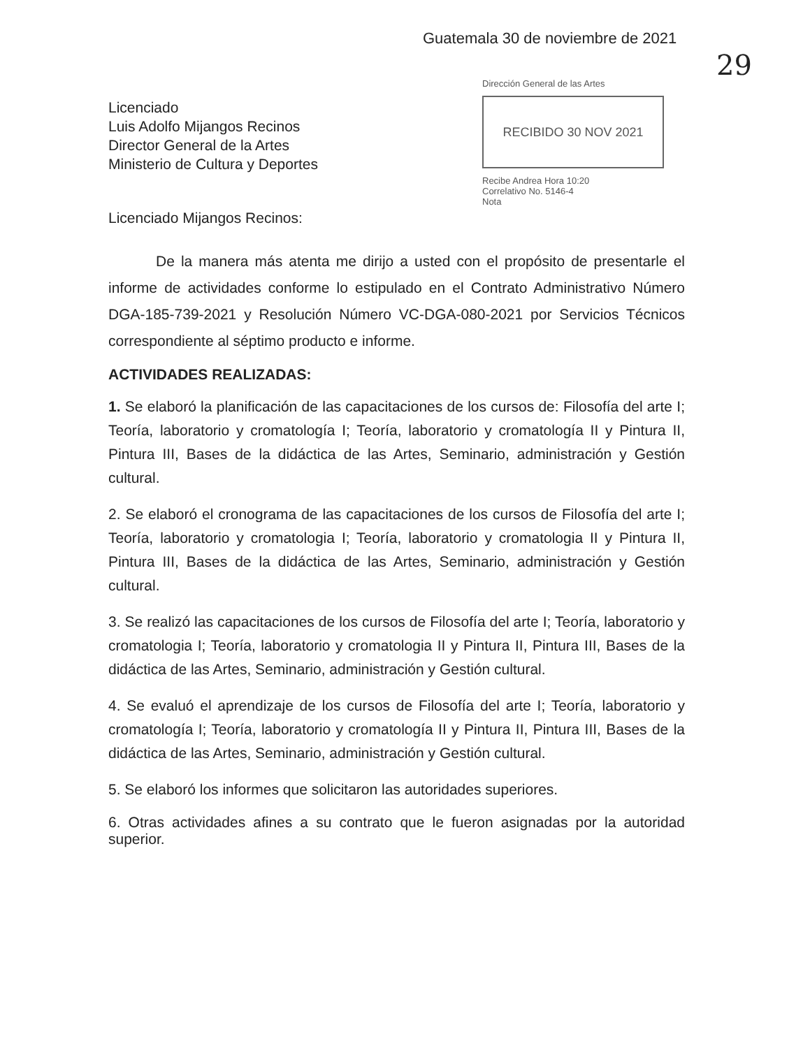Guatemala 30 de noviembre de 2021
29
Licenciado
Luis Adolfo Mijangos Recinos
Director General de la Artes
Ministerio de Cultura y Deportes
Dirección General de las Artes
RECIBIDO 30 NOV 2021
Recibe Andrea Hora 10:20
Correlativo No. 5146-4
Nota
Licenciado Mijangos Recinos:
De la manera más atenta me dirijo a usted con el propósito de presentarle el informe de actividades conforme lo estipulado en el Contrato Administrativo Número DGA-185-739-2021 y Resolución Número VC-DGA-080-2021 por Servicios Técnicos correspondiente al séptimo producto e informe.
ACTIVIDADES REALIZADAS:
1. Se elaboró la planificación de las capacitaciones de los cursos de: Filosofía del arte I; Teoría, laboratorio y cromatología I; Teoría, laboratorio y cromatología II y Pintura II, Pintura III, Bases de la didáctica de las Artes, Seminario, administración y Gestión cultural.
2. Se elaboró el cronograma de las capacitaciones de los cursos de Filosofía del arte I; Teoría, laboratorio y cromatologia I; Teoría, laboratorio y cromatologia II y Pintura II, Pintura III, Bases de la didáctica de las Artes, Seminario, administración y Gestión cultural.
3. Se realizó las capacitaciones de los cursos de Filosofía del arte I; Teoría, laboratorio y cromatologia I; Teoría, laboratorio y cromatologia II y Pintura II, Pintura III, Bases de la didáctica de las Artes, Seminario, administración y Gestión cultural.
4. Se evaluó el aprendizaje de los cursos de Filosofía del arte I; Teoría, laboratorio y cromatología I; Teoría, laboratorio y cromatología II y Pintura II, Pintura III, Bases de la didáctica de las Artes, Seminario, administración y Gestión cultural.
5. Se elaboró los informes que solicitaron las autoridades superiores.
6. Otras actividades afines a su contrato que le fueron asignadas por la autoridad superior.